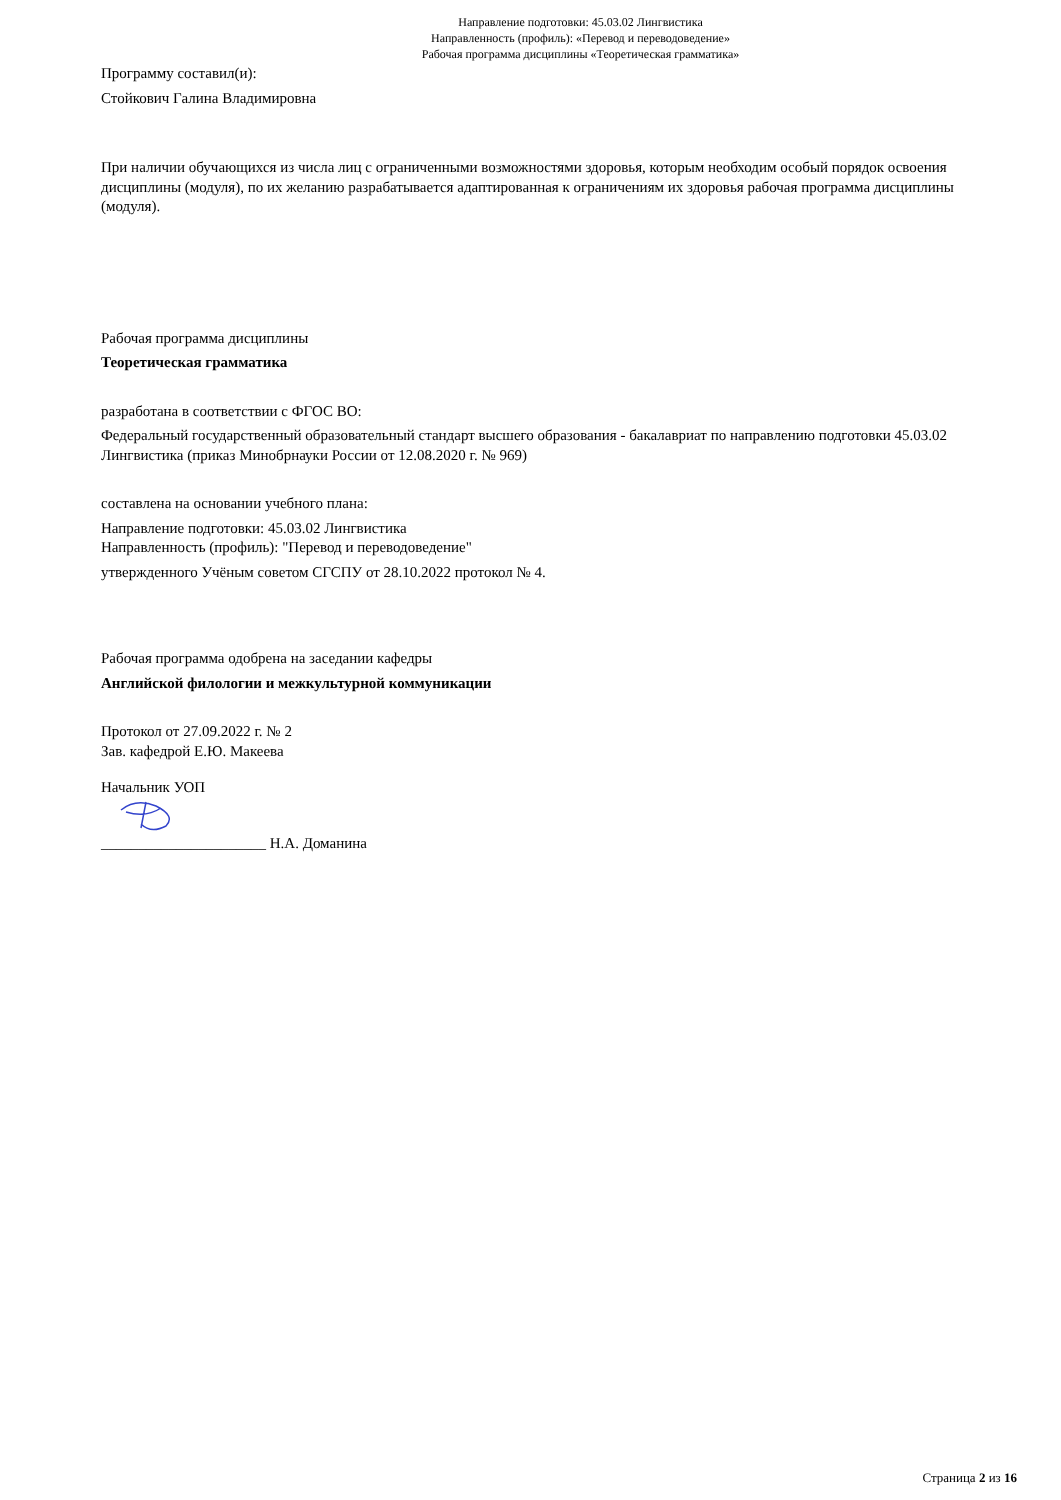Направление подготовки: 45.03.02 Лингвистика
Направленность (профиль): «Перевод и переводоведение»
Рабочая программа дисциплины «Теоретическая грамматика»
Программу составил(и):
Стойкович Галина Владимировна
При наличии обучающихся из числа лиц с ограниченными возможностями здоровья, которым необходим особый порядок освоения дисциплины (модуля), по их желанию разрабатывается адаптированная к ограничениям их здоровья рабочая программа дисциплины (модуля).
Рабочая программа дисциплины
Теоретическая грамматика
разработана в соответствии с ФГОС ВО:
Федеральный государственный образовательный стандарт высшего образования - бакалавриат по направлению подготовки 45.03.02 Лингвистика (приказ Минобрнауки России от 12.08.2020 г. № 969)
составлена на основании учебного плана:
Направление подготовки: 45.03.02 Лингвистика
Направленность (профиль): "Перевод и переводоведение"
утвержденного Учёным советом СГСПУ от 28.10.2022 протокол № 4.
Рабочая программа одобрена на заседании кафедры
Английской филологии и межкультурной коммуникации
Протокол от 27.09.2022 г. № 2
Зав. кафедрой Е.Ю. Макеева
Начальник УОП
______________________ Н.А. Доманина
Страница 2 из 16